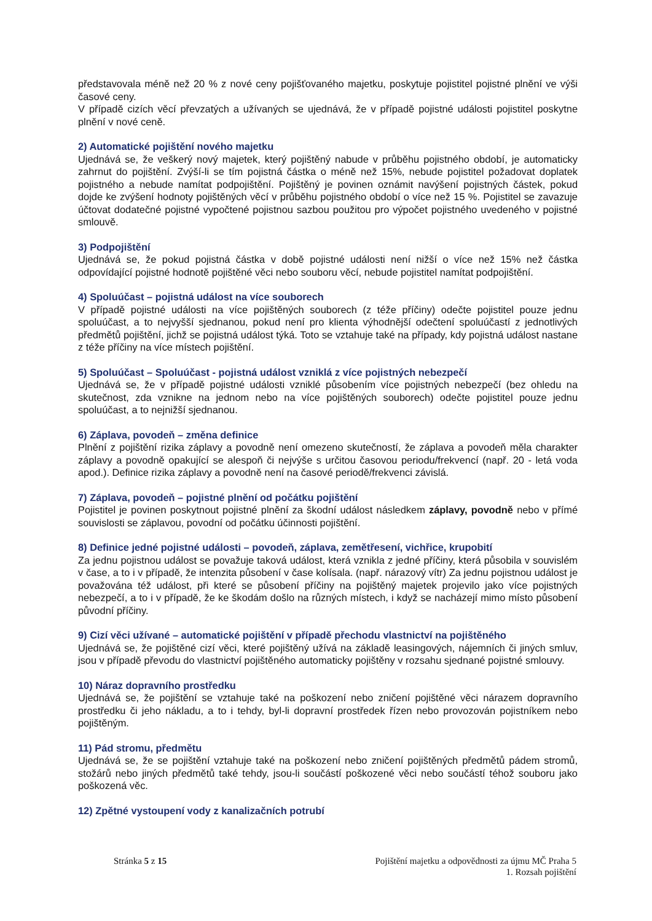představovala méně než 20 % z nové ceny pojišťovaného majetku, poskytuje pojistitel pojistné plnění ve výši časové ceny.
V případě cizích věcí převzatých a užívaných se ujednává, že v případě pojistné události pojistitel poskytne plnění v nové ceně.
2) Automatické pojištění nového majetku
Ujednává se, že veškerý nový majetek, který pojištěný nabude v průběhu pojistného období, je automaticky zahrnut do pojištění. Zvýší-li se tím pojistná částka o méně než 15%, nebude pojistitel požadovat doplatek pojistného a nebude namítat podpojištění. Pojištěný je povinen oznámit navýšení pojistných částek, pokud dojde ke zvýšení hodnoty pojištěných věcí v průběhu pojistného období o více než 15 %. Pojistitel se zavazuje účtovat dodatečné pojistné vypočtené pojistnou sazbou použitou pro výpočet pojistného uvedeného v pojistné smlouvě.
3) Podpojištění
Ujednává se, že pokud pojistná částka v době pojistné události není nižší o více než 15% než částka odpovídající pojistné hodnotě pojištěné věci nebo souboru věcí, nebude pojistitel namítat podpojištění.
4) Spoluúčast – pojistná událost na více souborech
V případě pojistné události na více pojištěných souborech (z téže příčiny) odečte pojistitel pouze jednu spoluúčast, a to nejvyšší sjednanou, pokud není pro klienta výhodnější odečtení spoluúčastí z jednotlivých předmětů pojištění, jichž se pojistná událost týká. Toto se vztahuje také na případy, kdy pojistná událost nastane z téže příčiny na více místech pojištění.
5) Spoluúčast – Spoluúčast - pojistná událost vzniklá z více pojistných nebezpečí
Ujednává se, že v případě pojistné události vzniklé působením více pojistných nebezpečí (bez ohledu na skutečnost, zda vznikne na jednom nebo na více pojištěných souborech) odečte pojistitel pouze jednu spoluúčast, a to nejnižší sjednanou.
6) Záplava, povodeň – změna definice
Plnění z pojištění rizika záplavy a povodně není omezeno skutečností, že záplava a povodeň měla charakter záplavy a povodně opakující se alespoň či nejvýše s určitou časovou periodu/frekvencí (např. 20 - letá voda apod.). Definice rizika záplavy a povodně není na časové periodě/frekvenci závislá.
7) Záplava, povodeň – pojistné plnění od počátku pojištění
Pojistitel je povinen poskytnout pojistné plnění za škodní událost následkem záplavy, povodně nebo v přímé souvislosti se záplavou, povodní od počátku účinnosti pojištění.
8) Definice jedné pojistné události – povodeň, záplava, zemětřesení, vichřice, krupobití
Za jednu pojistnou událost se považuje taková událost, která vznikla z jedné příčiny, která působila v souvislém v čase, a to i v případě, že intenzita působení v čase kolísala. (např. nárazový vítr) Za jednu pojistnou událost je považována též událost, při které se působení příčiny na pojištěný majetek projevilo jako více pojistných nebezpečí, a to i v případě, že ke škodám došlo na různých místech, i když se nacházejí mimo místo působení původní příčiny.
9) Cizí věci užívané – automatické pojištění v případě přechodu vlastnictví na pojištěného
Ujednává se, že pojištěné cizí věci, které pojištěný užívá na základě leasingových, nájemních či jiných smluv, jsou v případě převodu do vlastnictví pojištěného automaticky pojištěny v rozsahu sjednané pojistné smlouvy.
10) Náraz dopravního prostředku
Ujednává se, že pojištění se vztahuje také na poškození nebo zničení pojištěné věci nárazem dopravního prostředku či jeho nákladu, a to i tehdy, byl-li dopravní prostředek řízen nebo provozován pojistníkem nebo pojištěným.
11) Pád stromu, předmětu
Ujednává se, že se pojištění vztahuje také na poškození nebo zničení pojištěných předmětů pádem stromů, stožárů nebo jiných předmětů také tehdy, jsou-li součástí poškozené věci nebo součástí téhož souboru jako poškozená věc.
12) Zpětné vystoupení vody z kanalizačních potrubí
Stránka 5 z 15 Pojištění majetku a odpovědnosti za újmu MČ Praha 5
1. Rozsah pojištění